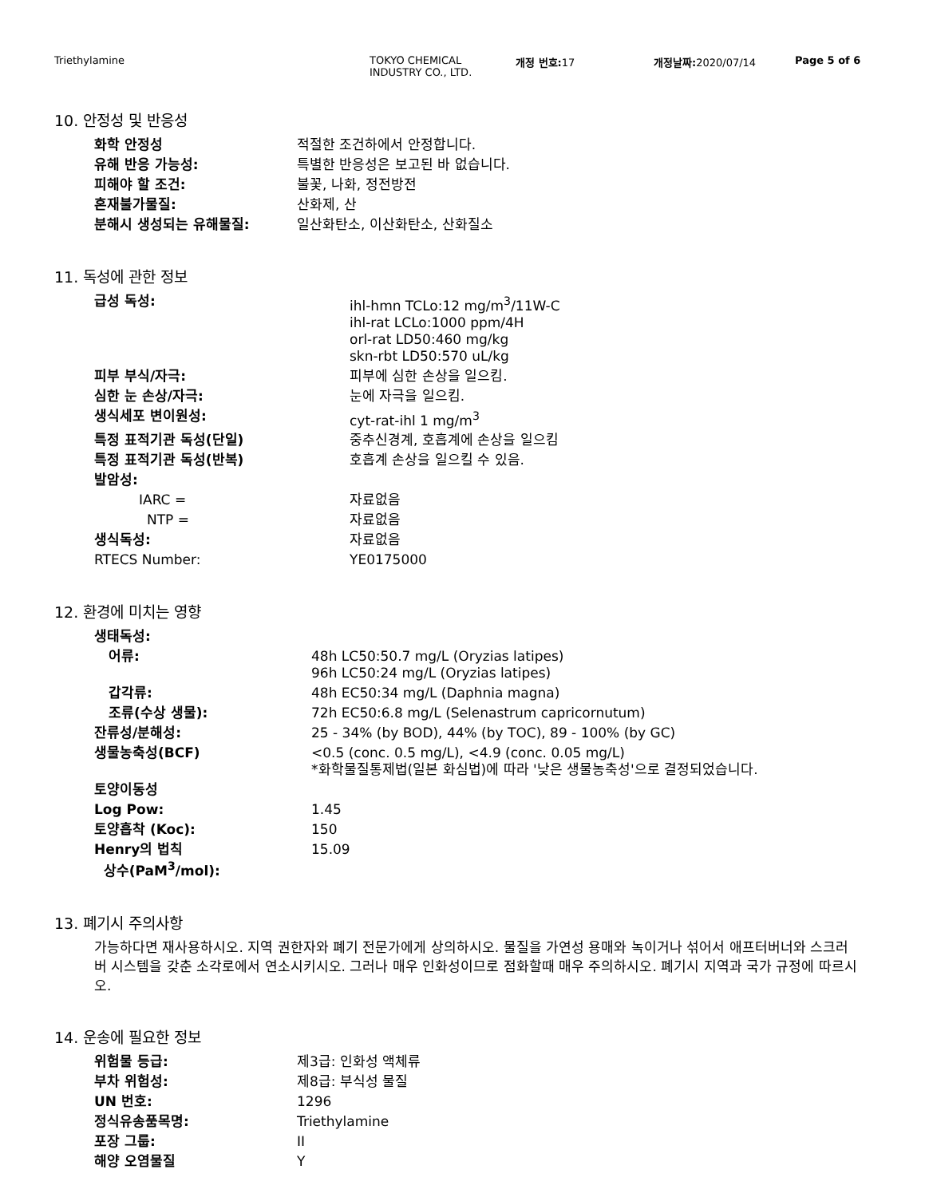Triethylamine TOKYO CHEMICAL
INDUSTRY CO., LTD.
개정 번호: 17 개정날짜: 2020/07/14 Page 5 of 6
10. 안정성 및 반응성
| 화학 안정성 | 적절한 조건하에서 안정합니다. |
| 유해 반응 가능성: | 특별한 반응성은 보고된 바 없습니다. |
| 피해야 할 조건: | 불꽃, 나화, 정전방전 |
| 혼재불가물질: | 산화제, 산 |
| 분해시 생성되는 유해물질: | 일산화탄소, 이산화탄소, 산화질소 |
11. 독성에 관한 정보
| 급성 독성: | ihl-hmn TCLo:12 mg/m<sup>3</sup>/11W-C ihl-rat LCLo:1000 ppm/4H orl-rat LD50:460 mg/kg skn-rbt LD50:570 uL/kg |
| 피부 부식/자극: | 피부에 심한 손상을 일으킴. |
| 심한 눈 손상/자극: | 눈에 자극을 일으킴. |
| 생식세포 변이원성: | cyt-rat-ihl 1 mg/m<sup>3</sup> |
| 특정 표적기관 독성(단일) | 중추신경계, 호흡계에 손상을 일으킴 |
| 특정 표적기관 독성(반복) | 호흡계 손상을 일으킬 수 있음. |
| 발암성: | |
| IARC = | 자료없음 |
| NTP = | 자료없음 |
| 생식독성: | 자료없음 |
| RTECS Number: | YE0175000 |
12. 환경에 미치는 영향
| 생태독성: | |
| 어류: | 48h LC50:50.7 mg/L (Oryzias latipes) 96h LC50:24 mg/L (Oryzias latipes) |
| 갑각류: | 48h EC50:34 mg/L (Daphnia magna) |
| 조류(수상 생물): | 72h EC50:6.8 mg/L (Selenastrum capricornutum) |
| 잔류성/분해성: | 25 - 34% (by BOD), 44% (by TOC), 89 - 100% (by GC) |
| 생물농축성(BCF) | <0.5 (conc. 0.5 mg/L), <4.9 (conc. 0.05 mg/L) *화학물질통제법(일본 화심법)에 따라 '낮은 생물농축성'으로 결정되었습니다. |
| 토양이동성 | |
| Log Pow: | 1.45 |
| 토양흡착 (Koc): | 150 |
| Henry의 법칙 상수(PaM<sup>3</sup>/mol): | 15.09 |
13. 폐기시 주의사항
가능하다면 재사용하시오. 지역 권한자와 폐기 전문가에게 상의하시오. 물질을 가연성 용매와 녹이거나 섞어서 애프터버너와 스크러버 시스템을 갖춘 소각로에서 연소시키시오. 그러나 매우 인화성이므로 점화할때 매우 주의하시오. 폐기시 지역과 국가 규정에 따르시오.
14. 운송에 필요한 정보
| 위험물 등급: | 제3급: 인화성 액체류 |
| 부차 위험성: | 제8급: 부식성 물질 |
| UN 번호: | 1296 |
| 정식유송품목명: | Triethylamine |
| 포장 그룹: | II |
| 해양 오염물질 | Y |